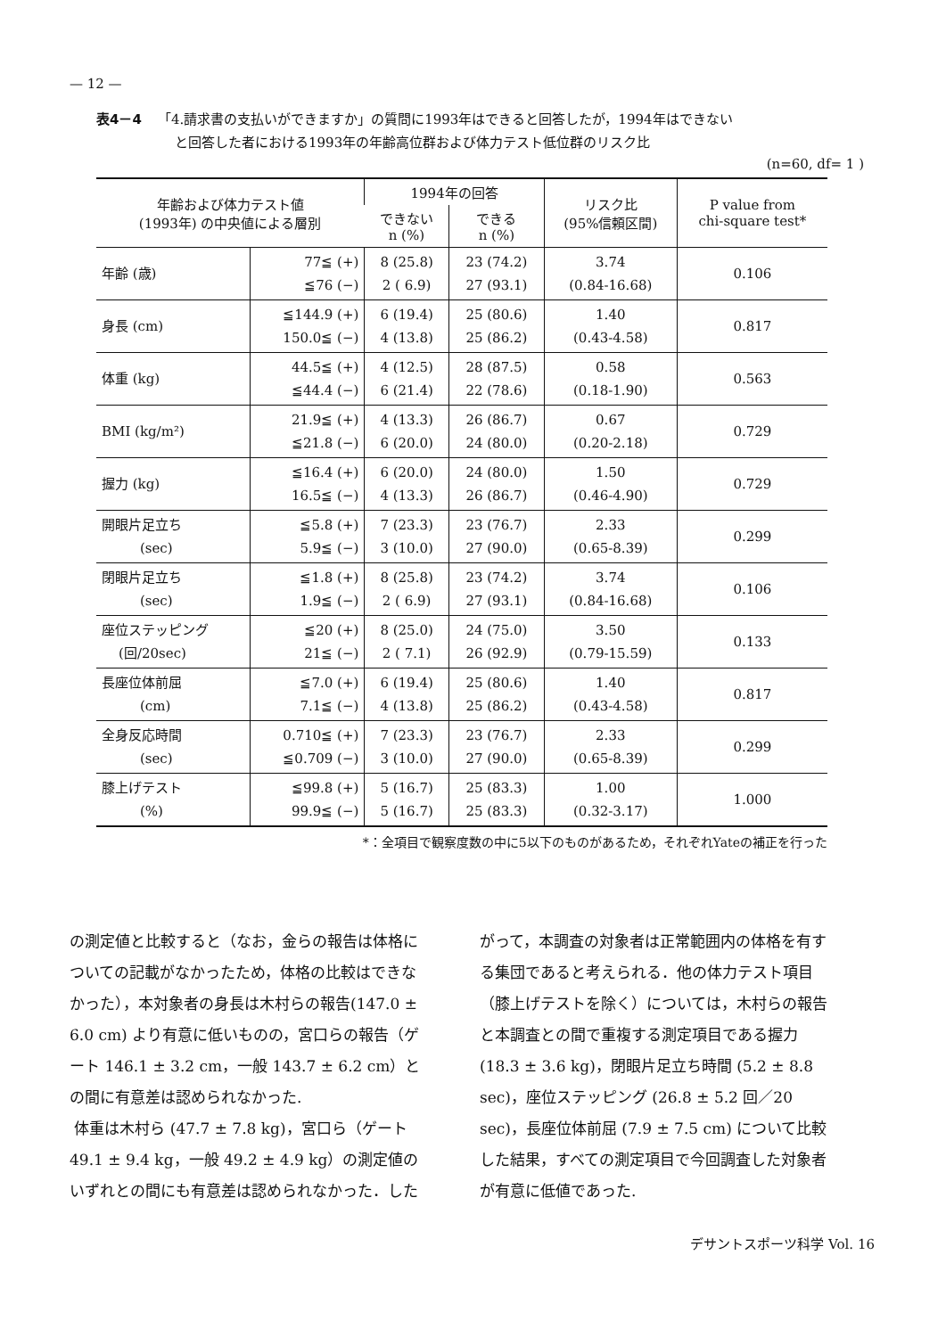— 12 —
表4－4 「4.請求書の支払いができますか」の質問に1993年はできると回答したが，1994年はできない
と回答した者における1993年の年齢高位群および体力テスト低位群のリスク比
(n=60, df= 1 )
| 年齢および体力テスト値 (1993年) の中央値による層別 | | 1994年の回答 | | リスク比 (95%信頼区間) | P value from chi-square test* |
| --- | --- | --- | --- | --- | --- |
| | | できない n (%) | できる n (%) | | |
| 年齢 (歳) | 77≦ (+) ≦76 (−) | 8 (25.8) 2 ( 6.9) | 23 (74.2) 27 (93.1) | 3.74 (0.84-16.68) | 0.106 |
| 身長 (cm) | ≦144.9 (+) 150.0≦ (−) | 6 (19.4) 4 (13.8) | 25 (80.6) 25 (86.2) | 1.40 (0.43-4.58) | 0.817 |
| 体重 (kg) | 44.5≦ (+) ≦44.4 (−) | 4 (12.5) 6 (21.4) | 28 (87.5) 22 (78.6) | 0.58 (0.18-1.90) | 0.563 |
| BMI (kg/m²) | 21.9≦ (+) ≦21.8 (−) | 4 (13.3) 6 (20.0) | 26 (86.7) 24 (80.0) | 0.67 (0.20-2.18) | 0.729 |
| 握力 (kg) | ≦16.4 (+) 16.5≦ (−) | 6 (20.0) 4 (13.3) | 24 (80.0) 26 (86.7) | 1.50 (0.46-4.90) | 0.729 |
| 開眼片足立ち (sec) | ≦5.8 (+) 5.9≦ (−) | 7 (23.3) 3 (10.0) | 23 (76.7) 27 (90.0) | 2.33 (0.65-8.39) | 0.299 |
| 閉眼片足立ち (sec) | ≦1.8 (+) 1.9≦ (−) | 8 (25.8) 2 ( 6.9) | 23 (74.2) 27 (93.1) | 3.74 (0.84-16.68) | 0.106 |
| 座位ステッピング (回/20sec) | ≦20 (+) 21≦ (−) | 8 (25.0) 2 ( 7.1) | 24 (75.0) 26 (92.9) | 3.50 (0.79-15.59) | 0.133 |
| 長座位体前屈 (cm) | ≦7.0 (+) 7.1≦ (−) | 6 (19.4) 4 (13.8) | 25 (80.6) 25 (86.2) | 1.40 (0.43-4.58) | 0.817 |
| 全身反応時間 (sec) | 0.710≦ (+) ≦0.709 (−) | 7 (23.3) 3 (10.0) | 23 (76.7) 27 (90.0) | 2.33 (0.65-8.39) | 0.299 |
| 膝上げテスト (%) | ≦99.8 (+) 99.9≦ (−) | 5 (16.7) 5 (16.7) | 25 (83.3) 25 (83.3) | 1.00 (0.32-3.17) | 1.000 |
*：全項目で観察度数の中に5以下のものがあるため，それぞれYateの補正を行った
の測定値と比較すると（なお，金らの報告は体格についての記載がなかったため，体格の比較はできなかった），本対象者の身長は木村らの報告(147.0 ± 6.0 cm) より有意に低いものの，宮口らの報告（ゲート 146.1 ± 3.2 cm，一般 143.7 ± 6.2 cm）との間に有意差は認められなかった.
体重は木村ら (47.7 ± 7.8 kg)，宮口ら（ゲート 49.1 ± 9.4 kg，一般 49.2 ± 4.9 kg）の測定値のいずれとの間にも有意差は認められなかった．した
がって，本調査の対象者は正常範囲内の体格を有する集団であると考えられる．他の体力テスト項目（膝上げテストを除く）については，木村らの報告と本調査との間で重複する測定項目である握力 (18.3 ± 3.6 kg)，閉眼片足立ち時間 (5.2 ± 8.8 sec)，座位ステッピング (26.8 ± 5.2 回／20 sec)，長座位体前屈 (7.9 ± 7.5 cm) について比較した結果，すべての測定項目で今回調査した対象者が有意に低値であった.
デサントスポーツ科学 Vol. 16